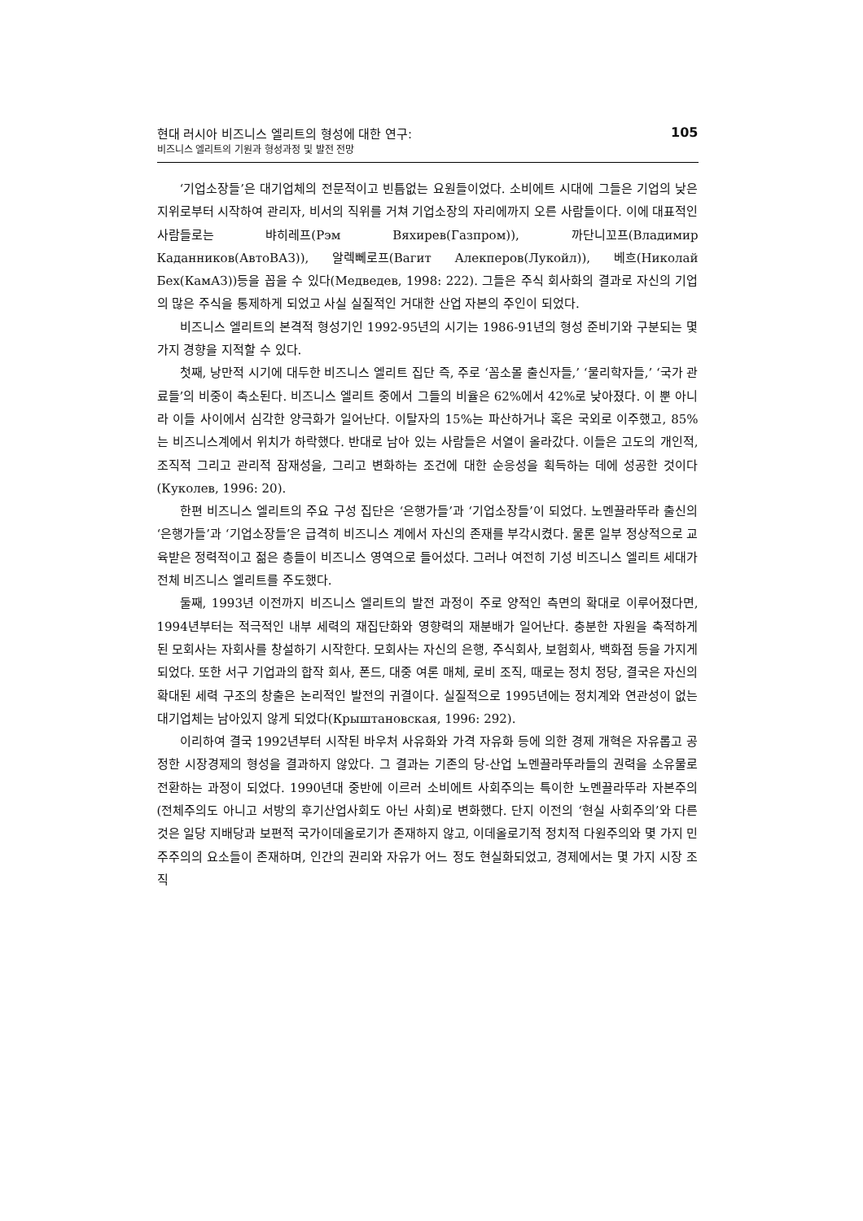현대 러시아 비즈니스 엘리트의 형성에 대한 연구:
비즈니스 엘리트의 기원과 형성과정 및 발전 전망
105
‘기업소장들’은 대기업체의 전문적이고 빈틈없는 요원들이었다. 소비에트 시대에 그들은 기업의 낮은 지위로부터 시작하여 관리자, 비서의 직위를 거쳐 기업소장의 자리에까지 오른 사람들이다. 이에 대표적인 사람들로는 뱌히레프(Рэм Вяхирев(Газпром)), 까단니꼬프(Владимир Каданников(АвтоВАЗ)), 알렉뻬로프(Вагит Алекперов(Лукойл)), 베흐(Николай Бех(КамАЗ))등을 꼽을 수 있다(Медведев, 1998: 222). 그들은 주식 회사화의 결과로 자신의 기업의 많은 주식을 통제하게 되었고 사실 실질적인 거대한 산업 자본의 주인이 되었다.
비즈니스 엘리트의 본격적 형성기인 1992-95년의 시기는 1986-91년의 형성 준비기와 구분되는 몇 가지 경향을 지적할 수 있다.
첫째, 낭만적 시기에 대두한 비즈니스 엘리트 집단 즉, 주로 ‘꼼소몰 출신자들,’ ‘물리학자들,’ ‘국가 관료들’의 비중이 축소된다. 비즈니스 엘리트 중에서 그들의 비율은 62%에서 42%로 낮아졌다. 이 뿐 아니라 이들 사이에서 심각한 양극화가 일어난다. 이탈자의 15%는 파산하거나 혹은 국외로 이주했고, 85%는 비즈니스계에서 위치가 하락했다. 반대로 남아 있는 사람들은 서열이 올라갔다. 이들은 고도의 개인적, 조직적 그리고 관리적 잠재성을, 그리고 변화하는 조건에 대한 순응성을 획득하는 데에 성공한 것이다(Куколев, 1996: 20).
한편 비즈니스 엘리트의 주요 구성 집단은 ‘은행가들’과 ‘기업소장들’이 되었다. 노멘끌라뚜라 출신의 ‘은행가들’과 ‘기업소장들’은 급격히 비즈니스 계에서 자신의 존재를 부각시켰다. 물론 일부 정상적으로 교육받은 정력적이고 젊은 층들이 비즈니스 영역으로 들어섰다. 그러나 여전히 기성 비즈니스 엘리트 세대가 전체 비즈니스 엘리트를 주도했다.
둘째, 1993년 이전까지 비즈니스 엘리트의 발전 과정이 주로 양적인 측면의 확대로 이루어졌다면, 1994년부터는 적극적인 내부 세력의 재집단화와 영향력의 재분배가 일어난다. 충분한 자원을 축적하게 된 모회사는 자회사를 창설하기 시작한다. 모회사는 자신의 은행, 주식회사, 보험회사, 백화점 등을 가지게 되었다. 또한 서구 기업과의 합작 회사, 폰드, 대중 여론 매체, 로비 조직, 때로는 정치 정당, 결국은 자신의 확대된 세력 구조의 창출은 논리적인 발전의 귀결이다. 실질적으로 1995년에는 정치계와 연관성이 없는 대기업체는 남아있지 않게 되었다(Крыштановская, 1996: 292).
이리하여 결국 1992년부터 시작된 바우처 사유화와 가격 자유화 등에 의한 경제 개혁은 자유롭고 공정한 시장경제의 형성을 결과하지 않았다. 그 결과는 기존의 당-산업 노멘끌라뚜라들의 권력을 소유물로 전환하는 과정이 되었다. 1990년대 중반에 이르러 소비에트 사회주의는 특이한 노멘끌라뚜라 자본주의(전체주의도 아니고 서방의 후기산업사회도 아닌 사회)로 변화했다. 단지 이전의 ‘현실 사회주의’와 다른 것은 일당 지배당과 보편적 국가이데올로기가 존재하지 않고, 이데올로기적 정치적 다원주의와 몇 가지 민주주의의 요소들이 존재하며, 인간의 권리와 자유가 어느 정도 현실화되었고, 경제에서는 몇 가지 시장 조직